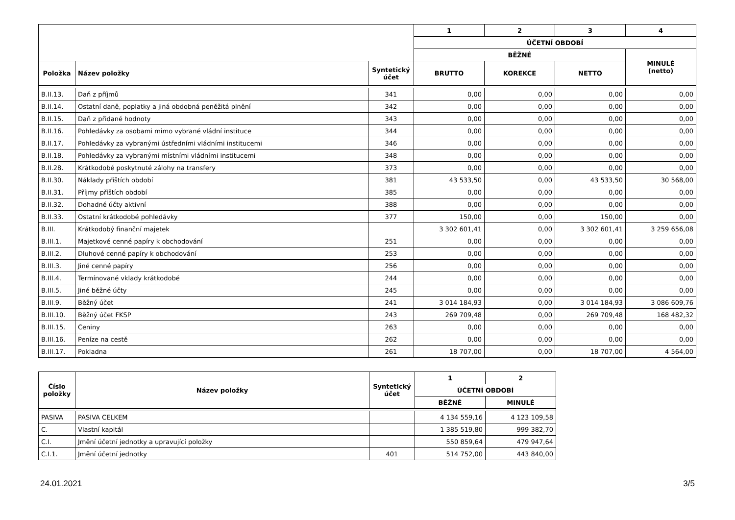| | | | 1 | 2 | 3 | 4 |
| --- | --- | --- | --- | --- | --- | --- |
| | | | ÚČETNÍ OBDOBÍ | | | |
| | | | BĚŽNÉ | | | MINULÉ (netto) |
| Položka | Název položky | Syntetický účet | BRUTTO | KOREKCE | NETTO | |
| B.II.13. | Daň z příjmů | 341 | 0,00 | 0,00 | 0,00 | 0,00 |
| B.II.14. | Ostatní daně, poplatky a jiná obdobná peněžitá plnění | 342 | 0,00 | 0,00 | 0,00 | 0,00 |
| B.II.15. | Daň z přidané hodnoty | 343 | 0,00 | 0,00 | 0,00 | 0,00 |
| B.II.16. | Pohledávky za osobami mimo vybrané vládní instituce | 344 | 0,00 | 0,00 | 0,00 | 0,00 |
| B.II.17. | Pohledávky za vybranými ústředními vládními institucemi | 346 | 0,00 | 0,00 | 0,00 | 0,00 |
| B.II.18. | Pohledávky za vybranými místními vládními institucemi | 348 | 0,00 | 0,00 | 0,00 | 0,00 |
| B.II.28. | Krátkodobé poskytnuté zálohy na transfery | 373 | 0,00 | 0,00 | 0,00 | 0,00 |
| B.II.30. | Náklady příštích období | 381 | 43 533,50 | 0,00 | 43 533,50 | 30 568,00 |
| B.II.31. | Příjmy příštích období | 385 | 0,00 | 0,00 | 0,00 | 0,00 |
| B.II.32. | Dohadné účty aktivní | 388 | 0,00 | 0,00 | 0,00 | 0,00 |
| B.II.33. | Ostatní krátkodobé pohledávky | 377 | 150,00 | 0,00 | 150,00 | 0,00 |
| B.III. | Krátkodobý finanční majetek | | 3 302 601,41 | 0,00 | 3 302 601,41 | 3 259 656,08 |
| B.III.1. | Majetkové cenné papíry k obchodování | 251 | 0,00 | 0,00 | 0,00 | 0,00 |
| B.III.2. | Dluhové cenné papíry k obchodování | 253 | 0,00 | 0,00 | 0,00 | 0,00 |
| B.III.3. | Jiné cenné papíry | 256 | 0,00 | 0,00 | 0,00 | 0,00 |
| B.III.4. | Termínované vklady krátkodobé | 244 | 0,00 | 0,00 | 0,00 | 0,00 |
| B.III.5. | Jiné běžné účty | 245 | 0,00 | 0,00 | 0,00 | 0,00 |
| B.III.9. | Běžný účet | 241 | 3 014 184,93 | 0,00 | 3 014 184,93 | 3 086 609,76 |
| B.III.10. | Běžný účet FKSP | 243 | 269 709,48 | 0,00 | 269 709,48 | 168 482,32 |
| B.III.15. | Ceniny | 263 | 0,00 | 0,00 | 0,00 | 0,00 |
| B.III.16. | Peníze na cestě | 262 | 0,00 | 0,00 | 0,00 | 0,00 |
| B.III.17. | Pokladna | 261 | 18 707,00 | 0,00 | 18 707,00 | 4 564,00 |
| Číslo položky | Název položky | Syntetický účet | 1 | 2 |
| --- | --- | --- | --- | --- |
| | | | ÚČETNÍ OBDOBÍ | |
| | | | BĚŽNÉ | MINULÉ |
| PASIVA | PASIVA CELKEM | | 4 134 559,16 | 4 123 109,58 |
| C. | Vlastní kapitál | | 1 385 519,80 | 999 382,70 |
| C.I. | Jmění účetní jednotky a upravující položky | | 550 859,64 | 479 947,64 |
| C.I.1. | Jmění účetní jednotky | 401 | 514 752,00 | 443 840,00 |
24.01.2021 3/5